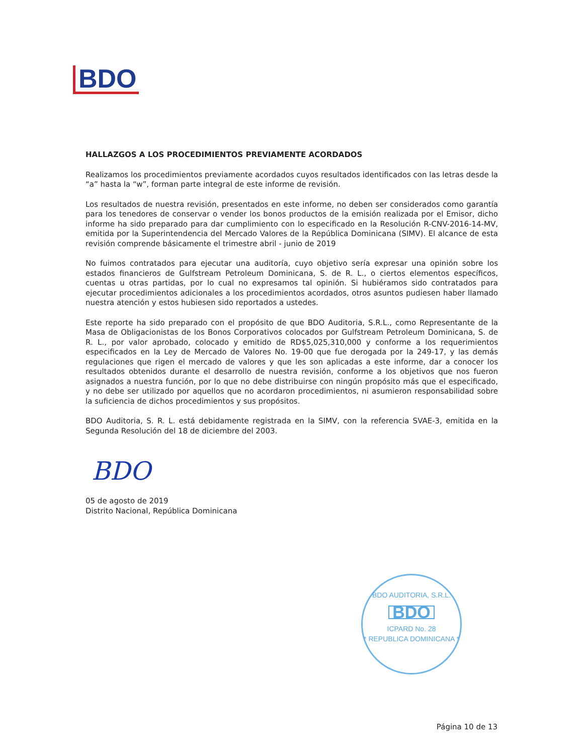BDO
HALLAZGOS A LOS PROCEDIMIENTOS PREVIAMENTE ACORDADOS
Realizamos los procedimientos previamente acordados cuyos resultados identificados con las letras desde la “a” hasta la “w”, forman parte integral de este informe de revisión.
Los resultados de nuestra revisión, presentados en este informe, no deben ser considerados como garantía para los tenedores de conservar o vender los bonos productos de la emisión realizada por el Emisor, dicho informe ha sido preparado para dar cumplimiento con lo especificado en la Resolución R-CNV-2016-14-MV, emitida por la Superintendencia del Mercado Valores de la República Dominicana (SIMV). El alcance de esta revisión comprende básicamente el trimestre abril - junio de 2019
No fuimos contratados para ejecutar una auditoría, cuyo objetivo sería expresar una opinión sobre los estados financieros de Gulfstream Petroleum Dominicana, S. de R. L., o ciertos elementos específicos, cuentas u otras partidas, por lo cual no expresamos tal opinión. Si hubiéramos sido contratados para ejecutar procedimientos adicionales a los procedimientos acordados, otros asuntos pudiesen haber llamado nuestra atención y estos hubiesen sido reportados a ustedes.
Este reporte ha sido preparado con el propósito de que BDO Auditoria, S.R.L., como Representante de la Masa de Obligacionistas de los Bonos Corporativos colocados por Gulfstream Petroleum Dominicana, S. de R. L., por valor aprobado, colocado y emitido de RD$5,025,310,000 y conforme a los requerimientos especificados en la Ley de Mercado de Valores No. 19-00 que fue derogada por la 249-17, y las demás regulaciones que rigen el mercado de valores y que les son aplicadas a este informe, dar a conocer los resultados obtenidos durante el desarrollo de nuestra revisión, conforme a los objetivos que nos fueron asignados a nuestra función, por lo que no debe distribuirse con ningún propósito más que el especificado, y no debe ser utilizado por aquellos que no acordaron procedimientos, ni asumieron responsabilidad sobre la suficiencia de dichos procedimientos y sus propósitos.
BDO Auditoria, S. R. L. está debidamente registrada en la SIMV, con la referencia SVAE-3, emitida en la Segunda Resolución del 18 de diciembre del 2003.
BDO
05 de agosto de 2019
Distrito Nacional, República Dominicana
BDO AUDITORIA, S.R.L.
BDO
ICPARD No. 28
* REPUBLICA DOMINICANA *
Página 10 de 13